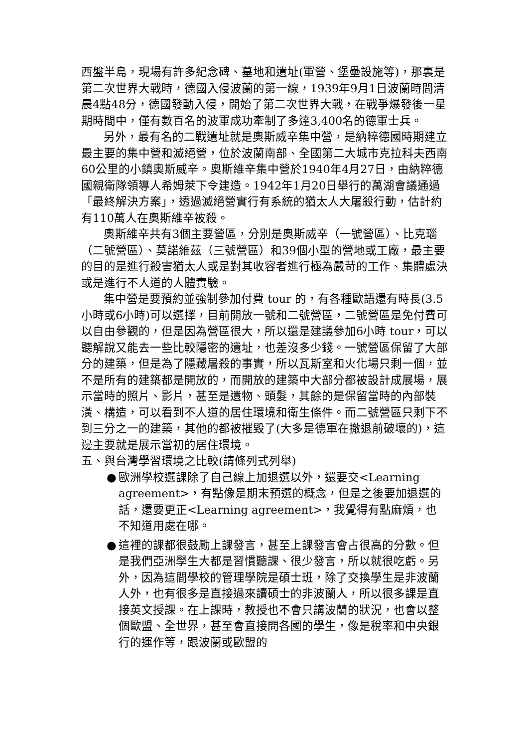西盤半島，現場有許多紀念碑、墓地和遺址(軍營、堡壘設施等)，那裏是第二次世界大戰時，德國入侵波蘭的第一線，1939年9月1日波蘭時間清晨4點48分，德國發動入侵，開始了第二次世界大戰，在戰爭爆發後一星期時間中，僅有數百名的波軍成功牽制了多達3,400名的德軍士兵。
另外，最有名的二戰遺址就是奧斯威辛集中營，是納粹德國時期建立最主要的集中營和滅絕營，位於波蘭南部、全國第二大城市克拉科夫西南60公里的小鎮奧斯威辛。奧斯維辛集中營於1940年4月27日，由納粹德國親衛隊領導人希姆萊下令建造。1942年1月20日舉行的萬湖會議通過「最終解決方案」，透過滅絕營實行有系統的猶太人大屠殺行動，估計約有110萬人在奧斯維辛被殺。
奧斯維辛共有3個主要營區，分別是奧斯威辛（一號營區）、比克瑙（二號營區）、莫諾維茲（三號營區）和39個小型的營地或工廠，最主要的目的是進行殺害猶太人或是對其收容者進行極為嚴苛的工作、集體處決或是進行不人道的人體實驗。
集中營是要預約並強制參加付費 tour 的，有各種歐語還有時長(3.5小時或6小時)可以選擇，目前開放一號和二號營區，二號營區是免付費可以自由參觀的，但是因為營區很大，所以還是建議參加6小時 tour，可以聽解說又能去一些比較隱密的遺址，也差沒多少錢。一號營區保留了大部分的建築，但是為了隱藏屠殺的事實，所以瓦斯室和火化場只剩一個，並不是所有的建築都是開放的，而開放的建築中大部分都被設計成展場，展示當時的照片、影片，甚至是遺物、頭髮，其餘的是保留當時的內部裝潢、構造，可以看到不人道的居住環境和衛生條件。而二號營區只剩下不到三分之一的建築，其他的都被摧毀了(大多是德軍在撤退前破壞的)，這邊主要就是展示當初的居住環境。
五、與台灣學習環境之比較(請條列式列舉)
● 歐洲學校選課除了自己線上加退選以外，還要交<Learning agreement>，有點像是期末預選的概念，但是之後要加退選的話，還要更正<Learning agreement>，我覺得有點麻煩，也不知道用處在哪。
● 這裡的課都很鼓勵上課發言，甚至上課發言會占很高的分數。但是我們亞洲學生大都是習慣聽課、很少發言，所以就很吃虧。另外，因為這間學校的管理學院是碩士班，除了交換學生是非波蘭人外，也有很多是直接過來讀碩士的非波蘭人，所以很多課是直接英文授課。在上課時，教授也不會只講波蘭的狀況，也會以整個歐盟、全世界，甚至會直接問各國的學生，像是稅率和中央銀行的運作等，跟波蘭或歐盟的